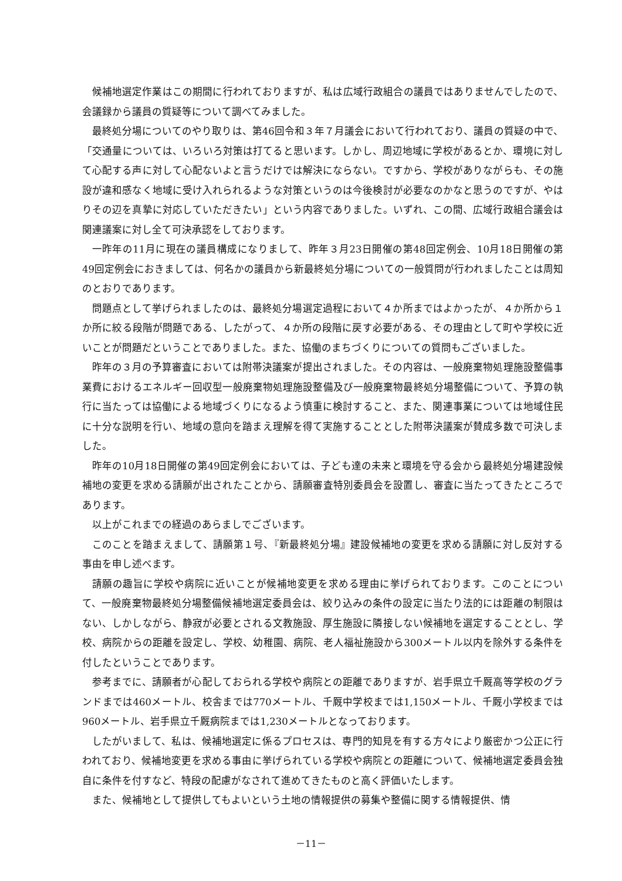候補地選定作業はこの期間に行われておりますが、私は広域行政組合の議員ではありませんでしたので、会議録から議員の質疑等について調べてみました。
最終処分場についてのやり取りは、第46回令和３年７月議会において行われており、議員の質疑の中で、「交通量については、いろいろ対策は打てると思います。しかし、周辺地域に学校があるとか、環境に対して心配する声に対して心配ないよと言うだけでは解決にならない。ですから、学校がありながらも、その施設が違和感なく地域に受け入れられるような対策というのは今後検討が必要なのかなと思うのですが、やはりその辺を真摯に対応していただきたい」という内容でありました。いずれ、この間、広域行政組合議会は関連議案に対し全て可決承認をしております。
一昨年の11月に現在の議員構成になりまして、昨年３月23日開催の第48回定例会、10月18日開催の第49回定例会におきましては、何名かの議員から新最終処分場についての一般質問が行われましたことは周知のとおりであります。
問題点として挙げられましたのは、最終処分場選定過程において４か所まではよかったが、４か所から１か所に絞る段階が問題である、したがって、４か所の段階に戻す必要がある、その理由として町や学校に近いことが問題だということでありました。また、協働のまちづくりについての質問もございました。
昨年の３月の予算審査においては附帯決議案が提出されました。その内容は、一般廃棄物処理施設整備事業費におけるエネルギー回収型一般廃棄物処理施設整備及び一般廃棄物最終処分場整備について、予算の執行に当たっては協働による地域づくりになるよう慎重に検討すること、また、関連事業については地域住民に十分な説明を行い、地域の意向を踏まえ理解を得て実施することとした附帯決議案が賛成多数で可決しました。
昨年の10月18日開催の第49回定例会においては、子ども達の未来と環境を守る会から最終処分場建設候補地の変更を求める請願が出されたことから、請願審査特別委員会を設置し、審査に当たってきたところであります。
以上がこれまでの経過のあらましでございます。
このことを踏まえまして、請願第１号、『新最終処分場』建設候補地の変更を求める請願に対し反対する事由を申し述べます。
請願の趣旨に学校や病院に近いことが候補地変更を求める理由に挙げられております。このことについて、一般廃棄物最終処分場整備候補地選定委員会は、絞り込みの条件の設定に当たり法的には距離の制限はない、しかしながら、静寂が必要とされる文教施設、厚生施設に隣接しない候補地を選定することとし、学校、病院からの距離を設定し、学校、幼稚園、病院、老人福祉施設から300メートル以内を除外する条件を付したということであります。
参考までに、請願者が心配しておられる学校や病院との距離でありますが、岩手県立千厩高等学校のグランドまでは460メートル、校舎までは770メートル、千厩中学校までは1,150メートル、千厩小学校までは960メートル、岩手県立千厩病院までは1,230メートルとなっております。
したがいまして、私は、候補地選定に係るプロセスは、専門的知見を有する方々により厳密かつ公正に行われており、候補地変更を求める事由に挙げられている学校や病院との距離について、候補地選定委員会独自に条件を付すなど、特段の配慮がなされて進めてきたものと高く評価いたします。
また、候補地として提供してもよいという土地の情報提供の募集や整備に関する情報提供、情
－11－